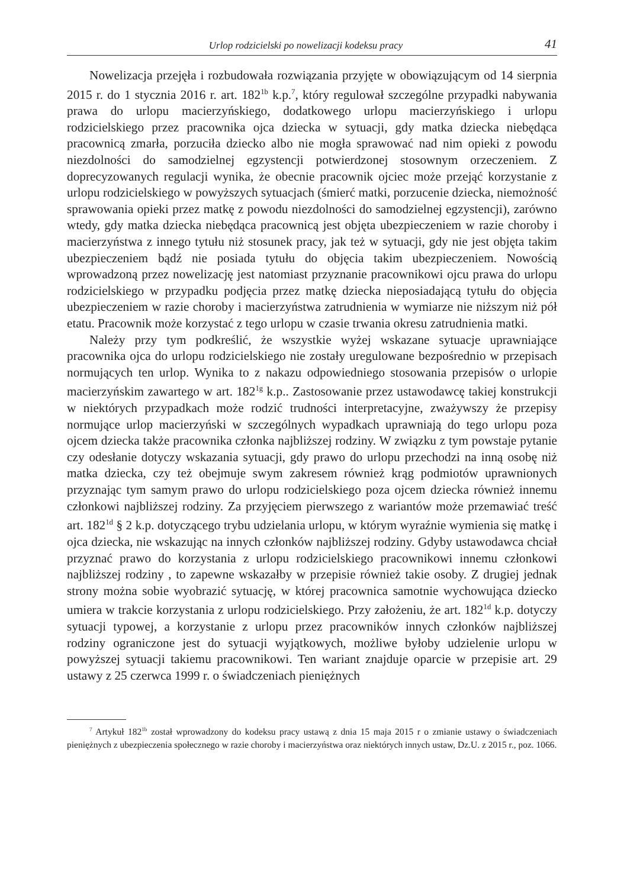Urlop rodzicielski po nowelizacji kodeksu pracy 41
Nowelizacja przejęła i rozbudowała rozwiązania przyjęte w obowiązującym od 14 sierpnia 2015 r. do 1 stycznia 2016 r. art. 182<sup>1b</sup> k.p.<sup>7</sup>, który regulował szczególne przypadki nabywania prawa do urlopu macierzyńskiego, dodatkowego urlopu macierzyńskiego i urlopu rodzicielskiego przez pracownika ojca dziecka w sytuacji, gdy matka dziecka niebędąca pracownicą zmarła, porzuciła dziecko albo nie mogła sprawować nad nim opieki z powodu niezdolności do samodzielnej egzystencji potwierdzonej stosownym orzeczeniem. Z doprecyzowanych regulacji wynika, że obecnie pracownik ojciec może przejąć korzystanie z urlopu rodzicielskiego w powyższych sytuacjach (śmierć matki, porzucenie dziecka, niemożność sprawowania opieki przez matkę z powodu niezdolności do samodzielnej egzystencji), zarówno wtedy, gdy matka dziecka niebędąca pracownicą jest objęta ubezpieczeniem w razie choroby i macierzyństwa z innego tytułu niż stosunek pracy, jak też w sytuacji, gdy nie jest objęta takim ubezpieczeniem bądź nie posiada tytułu do objęcia takim ubezpieczeniem. Nowością wprowadzoną przez nowelizację jest natomiast przyznanie pracownikowi ojcu prawa do urlopu rodzicielskiego w przypadku podjęcia przez matkę dziecka nieposiadającą tytułu do objęcia ubezpieczeniem w razie choroby i macierzyństwa zatrudnienia w wymiarze nie niższym niż pół etatu. Pracownik może korzystać z tego urlopu w czasie trwania okresu zatrudnienia matki.
Należy przy tym podkreślić, że wszystkie wyżej wskazane sytuacje uprawniające pracownika ojca do urlopu rodzicielskiego nie zostały uregulowane bezpośrednio w przepisach normujących ten urlop. Wynika to z nakazu odpowiedniego stosowania przepisów o urlopie macierzyńskim zawartego w art. 182<sup>1g</sup> k.p.. Zastosowanie przez ustawodawcę takiej konstrukcji w niektórych przypadkach może rodzić trudności interpretacyjne, zważywszy że przepisy normujące urlop macierzyński w szczególnych wypadkach uprawniają do tego urlopu poza ojcem dziecka także pracownika członka najbliższej rodziny. W związku z tym powstaje pytanie czy odesłanie dotyczy wskazania sytuacji, gdy prawo do urlopu przechodzi na inną osobę niż matka dziecka, czy też obejmuje swym zakresem również krąg podmiotów uprawnionych przyznając tym samym prawo do urlopu rodzicielskiego poza ojcem dziecka również innemu członkowi najbliższej rodziny. Za przyjęciem pierwszego z wariantów może przemawiać treść art. 182<sup>1d</sup> § 2 k.p. dotyczącego trybu udzielania urlopu, w którym wyraźnie wymienia się matkę i ojca dziecka, nie wskazując na innych członków najbliższej rodziny. Gdyby ustawodawca chciał przyznać prawo do korzystania z urlopu rodzicielskiego pracownikowi innemu członkowi najbliższej rodziny , to zapewne wskazałby w przepisie również takie osoby. Z drugiej jednak strony można sobie wyobrazić sytuację, w której pracownica samotnie wychowująca dziecko umiera w trakcie korzystania z urlopu rodzicielskiego. Przy założeniu, że art. 182<sup>1d</sup> k.p. dotyczy sytuacji typowej, a korzystanie z urlopu przez pracowników innych członków najbliższej rodziny ograniczone jest do sytuacji wyjątkowych, możliwe byłoby udzielenie urlopu w powyższej sytuacji takiemu pracownikowi. Ten wariant znajduje oparcie w przepisie art. 29 ustawy z 25 czerwca 1999 r. o świadczeniach pieniężnych
<sup>7</sup> Artykuł 182<sup>1b</sup> został wprowadzony do kodeksu pracy ustawą z dnia 15 maja 2015 r o zmianie ustawy o świadczeniach pieniężnych z ubezpieczenia społecznego w razie choroby i macierzyństwa oraz niektórych innych ustaw, Dz.U. z 2015 r., poz. 1066.